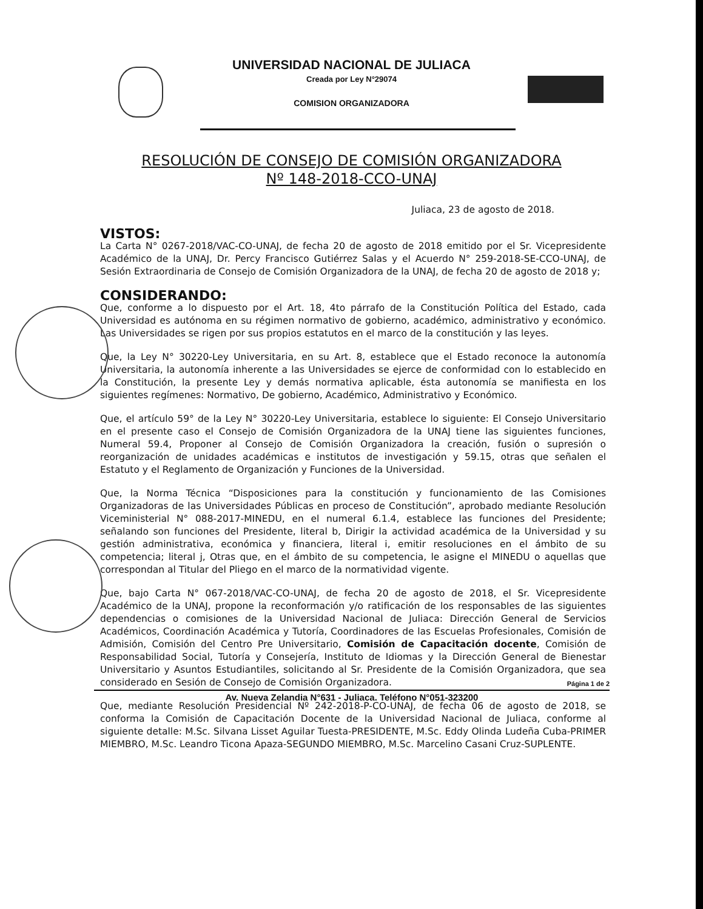UNIVERSIDAD NACIONAL DE JULIACA
Creada por Ley N°29074
COMISION ORGANIZADORA
RESOLUCIÓN DE CONSEJO DE COMISIÓN ORGANIZADORA
Nº 148-2018-CCO-UNAJ
Juliaca, 23 de agosto de 2018.
VISTOS:
La Carta N° 0267-2018/VAC-CO-UNAJ, de fecha 20 de agosto de 2018 emitido por el Sr. Vicepresidente Académico de la UNAJ, Dr. Percy Francisco Gutiérrez Salas y el Acuerdo N° 259-2018-SE-CCO-UNAJ, de Sesión Extraordinaria de Consejo de Comisión Organizadora de la UNAJ, de fecha 20 de agosto de 2018 y;
CONSIDERANDO:
Que, conforme a lo dispuesto por el Art. 18, 4to párrafo de la Constitución Política del Estado, cada Universidad es autónoma en su régimen normativo de gobierno, académico, administrativo y económico. Las Universidades se rigen por sus propios estatutos en el marco de la constitución y las leyes.
Que, la Ley N° 30220-Ley Universitaria, en su Art. 8, establece que el Estado reconoce la autonomía Universitaria, la autonomía inherente a las Universidades se ejerce de conformidad con lo establecido en la Constitución, la presente Ley y demás normativa aplicable, ésta autonomía se manifiesta en los siguientes regímenes: Normativo, De gobierno, Académico, Administrativo y Económico.
Que, el artículo 59° de la Ley N° 30220-Ley Universitaria, establece lo siguiente: El Consejo Universitario en el presente caso el Consejo de Comisión Organizadora de la UNAJ tiene las siguientes funciones, Numeral 59.4, Proponer al Consejo de Comisión Organizadora la creación, fusión o supresión o reorganización de unidades académicas e institutos de investigación y 59.15, otras que señalen el Estatuto y el Reglamento de Organización y Funciones de la Universidad.
Que, la Norma Técnica “Disposiciones para la constitución y funcionamiento de las Comisiones Organizadoras de las Universidades Públicas en proceso de Constitución”, aprobado mediante Resolución Viceministerial N° 088-2017-MINEDU, en el numeral 6.1.4, establece las funciones del Presidente; señalando son funciones del Presidente, literal b, Dirigir la actividad académica de la Universidad y su gestión administrativa, económica y financiera, literal i, emitir resoluciones en el ámbito de su competencia; literal j, Otras que, en el ámbito de su competencia, le asigne el MINEDU o aquellas que correspondan al Titular del Pliego en el marco de la normatividad vigente.
Que, bajo Carta N° 067-2018/VAC-CO-UNAJ, de fecha 20 de agosto de 2018, el Sr. Vicepresidente Académico de la UNAJ, propone la reconformación y/o ratificación de los responsables de las siguientes dependencias o comisiones de la Universidad Nacional de Juliaca: Dirección General de Servicios Académicos, Coordinación Académica y Tutoría, Coordinadores de las Escuelas Profesionales, Comisión de Admisión, Comisión del Centro Pre Universitario, Comisión de Capacitación docente, Comisión de Responsabilidad Social, Tutoría y Consejería, Instituto de Idiomas y la Dirección General de Bienestar Universitario y Asuntos Estudiantiles, solicitando al Sr. Presidente de la Comisión Organizadora, que sea considerado en Sesión de Consejo de Comisión Organizadora.
Que, mediante Resolución Presidencial Nº 242-2018-P-CO-UNAJ, de fecha 06 de agosto de 2018, se conforma la Comisión de Capacitación Docente de la Universidad Nacional de Juliaca, conforme al siguiente detalle: M.Sc. Silvana Lisset Aguilar Tuesta-PRESIDENTE, M.Sc. Eddy Olinda Ludeña Cuba-PRIMER MIEMBRO, M.Sc. Leandro Ticona Apaza-SEGUNDO MIEMBRO, M.Sc. Marcelino Casani Cruz-SUPLENTE.
Página 1 de 2
Av. Nueva Zelandia N°631 - Juliaca. Teléfono N°051-323200